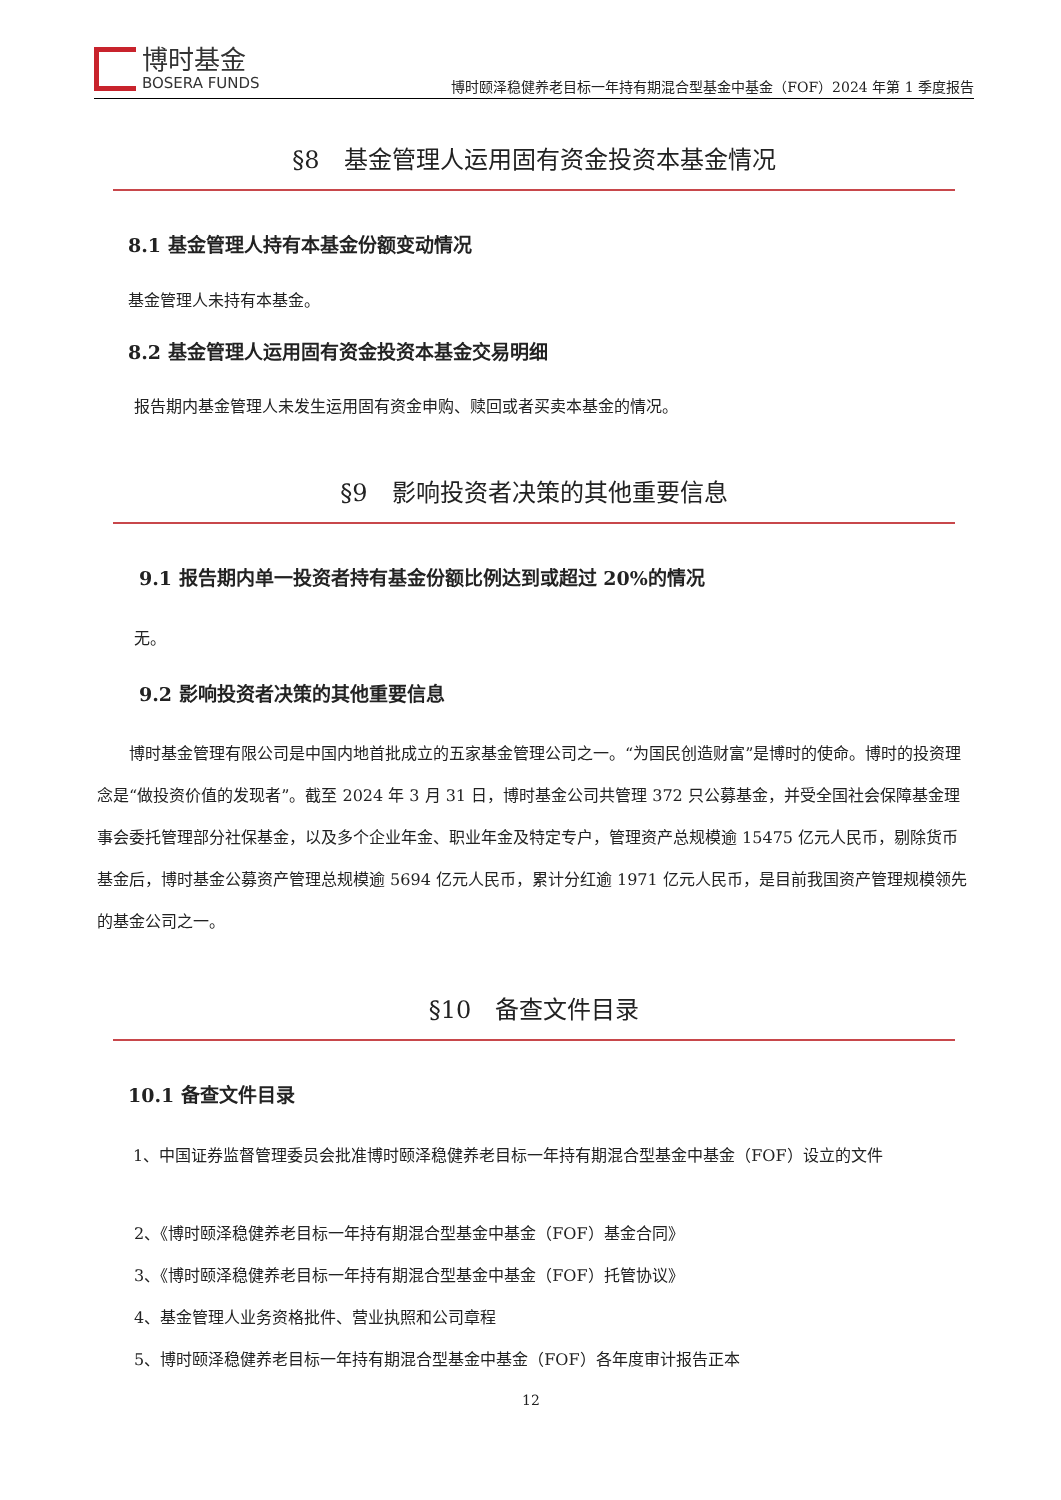博时基金
BOSERA FUNDS
博时颐泽稳健养老目标一年持有期混合型基金中基金（FOF）2024 年第 1 季度报告
§8　基金管理人运用固有资金投资本基金情况
8.1 基金管理人持有本基金份额变动情况
基金管理人未持有本基金。
8.2 基金管理人运用固有资金投资本基金交易明细
报告期内基金管理人未发生运用固有资金申购、赎回或者买卖本基金的情况。
§9　影响投资者决策的其他重要信息
9.1 报告期内单一投资者持有基金份额比例达到或超过 20%的情况
无。
9.2 影响投资者决策的其他重要信息
博时基金管理有限公司是中国内地首批成立的五家基金管理公司之一。“为国民创造财富”是博时的使命。博时的投资理念是“做投资价值的发现者”。截至 2024 年 3 月 31 日，博时基金公司共管理 372 只公募基金，并受全国社会保障基金理事会委托管理部分社保基金，以及多个企业年金、职业年金及特定专户，管理资产总规模逾 15475 亿元人民币，剔除货币基金后，博时基金公募资产管理总规模逾 5694 亿元人民币，累计分红逾 1971 亿元人民币，是目前我国资产管理规模领先的基金公司之一。
§10　备查文件目录
10.1 备查文件目录
1、中国证券监督管理委员会批准博时颐泽稳健养老目标一年持有期混合型基金中基金（FOF）设立的文件
2、《博时颐泽稳健养老目标一年持有期混合型基金中基金（FOF）基金合同》
3、《博时颐泽稳健养老目标一年持有期混合型基金中基金（FOF）托管协议》
4、基金管理人业务资格批件、营业执照和公司章程
5、博时颐泽稳健养老目标一年持有期混合型基金中基金（FOF）各年度审计报告正本
12